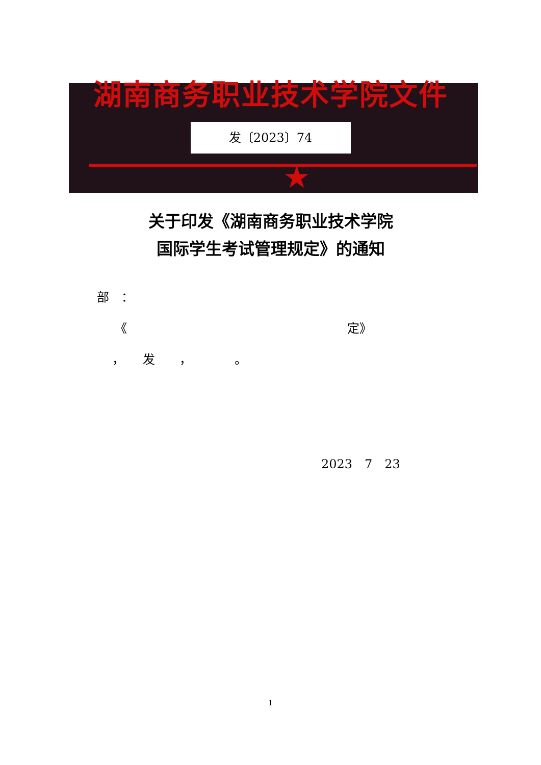湖南商务职业技术学院文件
发〔2023〕74
★
关于印发《湖南商务职业技术学院
国际学生考试管理规定》的通知
部　：
《　　　　　　　　　　　　　　　　　　定》
，　　发　　，　　　　。
2023　7　23
1